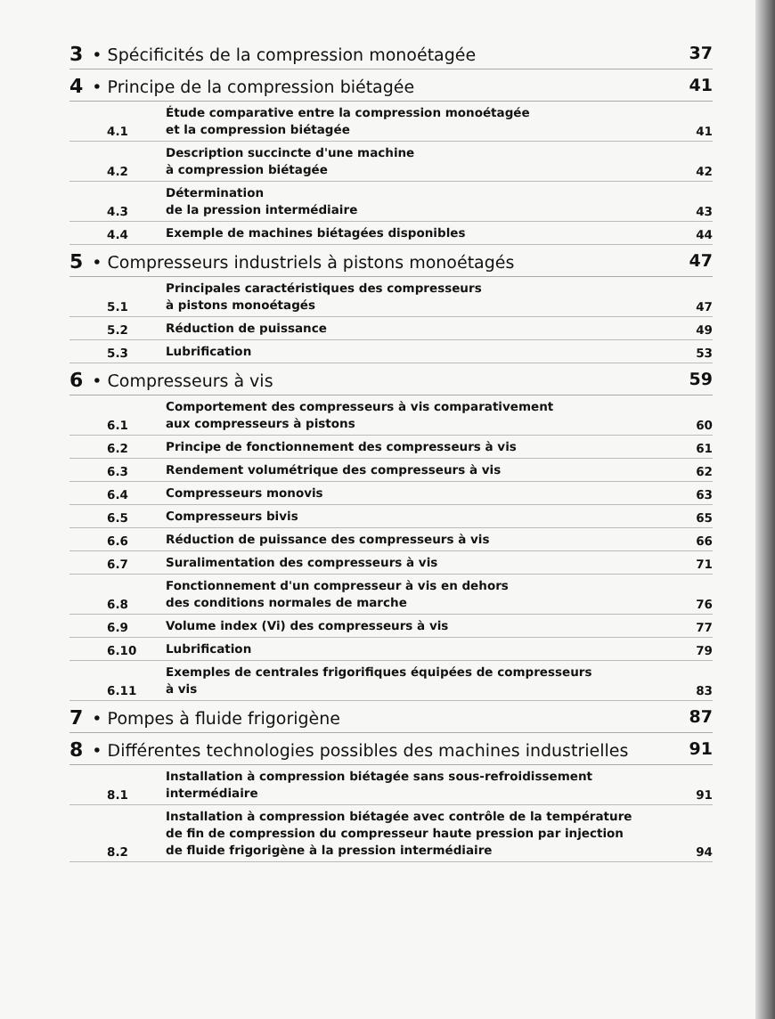3 • Spécificités de la compression monoétagée 37
4 • Principe de la compression biétagée 41
4.1 Étude comparative entre la compression monoétagée
et la compression biétagée 41
4.2 Description succincte d'une machine
à compression biétagée 42
4.3 Détermination
de la pression intermédiaire 43
4.4 Exemple de machines biétagées disponibles 44
5 • Compresseurs industriels à pistons monoétagés 47
5.1 Principales caractéristiques des compresseurs
à pistons monoétagés 47
5.2 Réduction de puissance 49
5.3 Lubrification 53
6 • Compresseurs à vis 59
6.1 Comportement des compresseurs à vis comparativement
aux compresseurs à pistons 60
6.2 Principe de fonctionnement des compresseurs à vis 61
6.3 Rendement volumétrique des compresseurs à vis 62
6.4 Compresseurs monovis 63
6.5 Compresseurs bivis 65
6.6 Réduction de puissance des compresseurs à vis 66
6.7 Suralimentation des compresseurs à vis 71
6.8 Fonctionnement d'un compresseur à vis en dehors
des conditions normales de marche 76
6.9 Volume index (Vi) des compresseurs à vis 77
6.10 Lubrification 79
6.11 Exemples de centrales frigorifiques équipées de compresseurs
à vis 83
7 • Pompes à fluide frigorigène 87
8 • Différentes technologies possibles des machines industrielles 91
8.1 Installation à compression biétagée sans sous-refroidissement
intermédiaire 91
8.2 Installation à compression biétagée avec contrôle de la température
de fin de compression du compresseur haute pression par injection
de fluide frigorigène à la pression intermédiaire 94